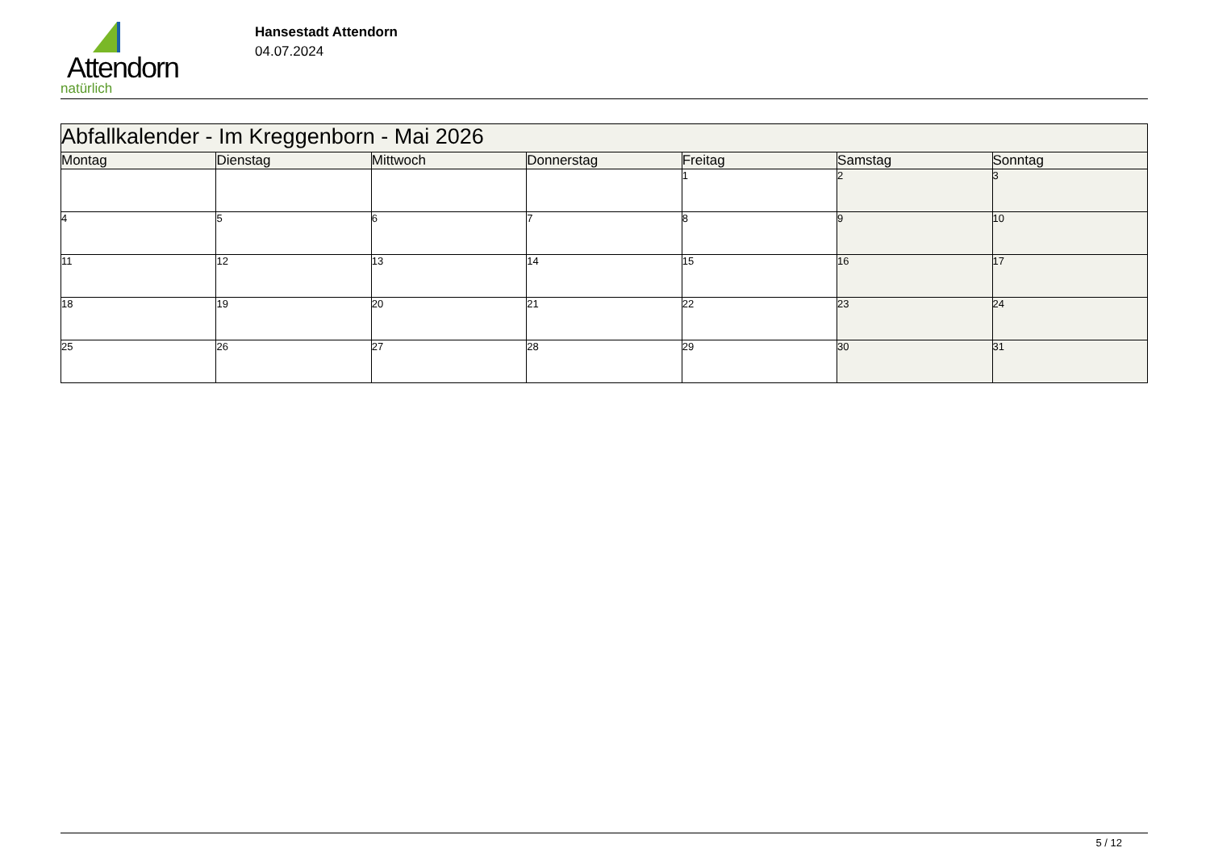Attendorn
natürlich
Hansestadt Attendorn
04.07.2024
| Abfallkalender - Im Kreggenborn - Mai 2026 | | | | | | |
| --- | --- | --- | --- | --- | --- | --- |
| Montag | Dienstag | Mittwoch | Donnerstag | Freitag | Samstag | Sonntag |
| | | | | 1 | 2 | 3 |
| 4 | 5 | 6 | 7 | 8 | 9 | 10 |
| 11 | 12 | 13 | 14 | 15 | 16 | 17 |
| 18 | 19 | 20 | 21 | 22 | 23 | 24 |
| 25 | 26 | 27 | 28 | 29 | 30 | 31 |
5 / 12